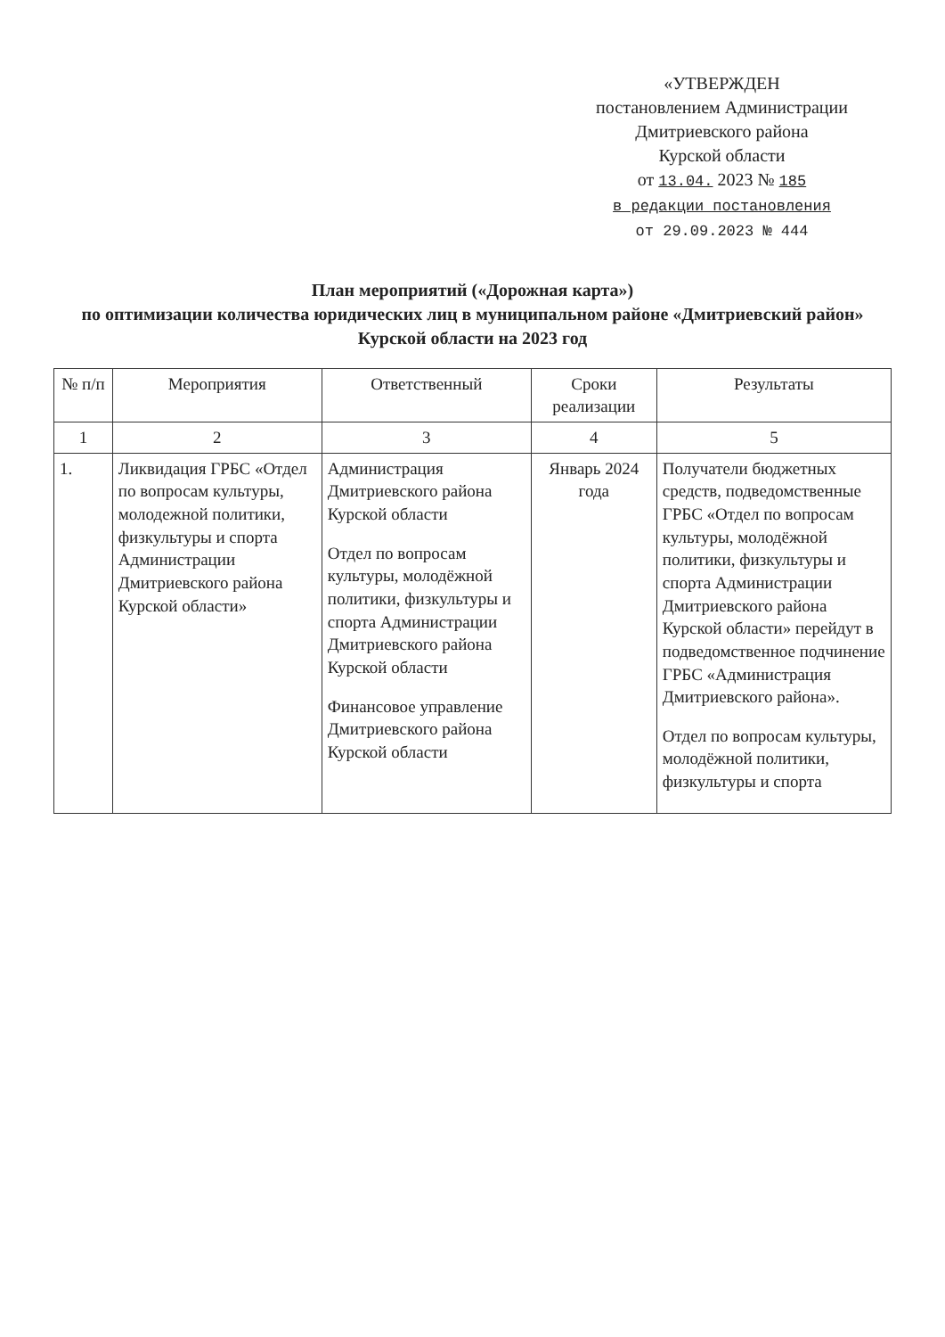«УТВЕРЖДЕН
постановлением Администрации
Дмитриевского района
Курской области
от 13.04. 2023 № 185
в редакции постановления
от 29.09.2023 № 444
План мероприятий («Дорожная карта»)
по оптимизации количества юридических лиц в муниципальном районе «Дмитриевский район» Курской области на 2023 год
| № п/п | Мероприятия | Ответственный | Сроки реализации | Результаты |
| --- | --- | --- | --- | --- |
| 1 | 2 | 3 | 4 | 5 |
| 1. | Ликвидация ГРБС «Отдел по вопросам культуры, молодежной политики, физкультуры и спорта Администрации Дмитриевского района Курской области» | Администрация Дмитриевского района Курской области Отдел по вопросам культуры, молодёжной политики, физкультуры и спорта Администрации Дмитриевского района Курской области Финансовое управление Дмитриевского района Курской области | Январь 2024 года | Получатели бюджетных средств, подведомственные ГРБС «Отдел по вопросам культуры, молодёжной политики, физкультуры и спорта Администрации Дмитриевского района Курской области» перейдут в подведомственное подчинение ГРБС «Администрация Дмитриевского района». Отдел по вопросам культуры, молодёжной политики, физкультуры и спорта |